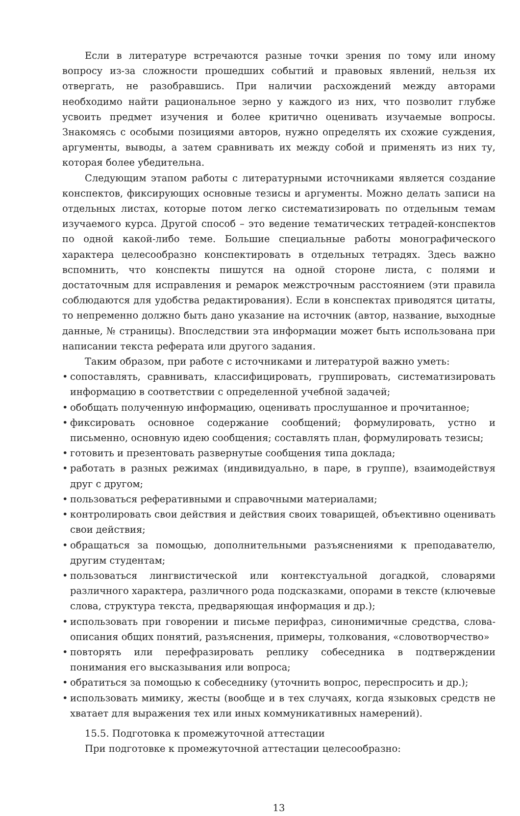Если в литературе встречаются разные точки зрения по тому или иному вопросу из-за сложности прошедших событий и правовых явлений, нельзя их отвергать, не разобравшись. При наличии расхождений между авторами необходимо найти рациональное зерно у каждого из них, что позволит глубже усвоить предмет изучения и более критично оценивать изучаемые вопросы. Знакомясь с особыми позициями авторов, нужно определять их схожие суждения, аргументы, выводы, а затем сравнивать их между собой и применять из них ту, которая более убедительна.
Следующим этапом работы с литературными источниками является создание конспектов, фиксирующих основные тезисы и аргументы. Можно делать записи на отдельных листах, которые потом легко систематизировать по отдельным темам изучаемого курса. Другой способ – это ведение тематических тетрадей-конспектов по одной какой-либо теме. Большие специальные работы монографического характера целесообразно конспектировать в отдельных тетрадях. Здесь важно вспомнить, что конспекты пишутся на одной стороне листа, с полями и достаточным для исправления и ремарок межстрочным расстоянием (эти правила соблюдаются для удобства редактирования). Если в конспектах приводятся цитаты, то непременно должно быть дано указание на источник (автор, название, выходные данные, № страницы). Впоследствии эта информации может быть использована при написании текста реферата или другого задания.
Таким образом, при работе с источниками и литературой важно уметь:
• сопоставлять, сравнивать, классифицировать, группировать, систематизировать информацию в соответствии с определенной учебной задачей;
• обобщать полученную информацию, оценивать прослушанное и прочитанное;
• фиксировать основное содержание сообщений; формулировать, устно и письменно, основную идею сообщения; составлять план, формулировать тезисы;
• готовить и презентовать развернутые сообщения типа доклада;
• работать в разных режимах (индивидуально, в паре, в группе), взаимодействуя друг с другом;
• пользоваться реферативными и справочными материалами;
• контролировать свои действия и действия своих товарищей, объективно оценивать свои действия;
• обращаться за помощью, дополнительными разъяснениями к преподавателю, другим студентам;
• пользоваться лингвистической или контекстуальной догадкой, словарями различного характера, различного рода подсказками, опорами в тексте (ключевые слова, структура текста, предваряющая информация и др.);
• использовать при говорении и письме перифраз, синонимичные средства, слова-описания общих понятий, разъяснения, примеры, толкования, «словотворчество»
• повторять или перефразировать реплику собеседника в подтверждении понимания его высказывания или вопроса;
• обратиться за помощью к собеседнику (уточнить вопрос, переспросить и др.);
• использовать мимику, жесты (вообще и в тех случаях, когда языковых средств не хватает для выражения тех или иных коммуникативных намерений).
15.5. Подготовка к промежуточной аттестации
При подготовке к промежуточной аттестации целесообразно:
13